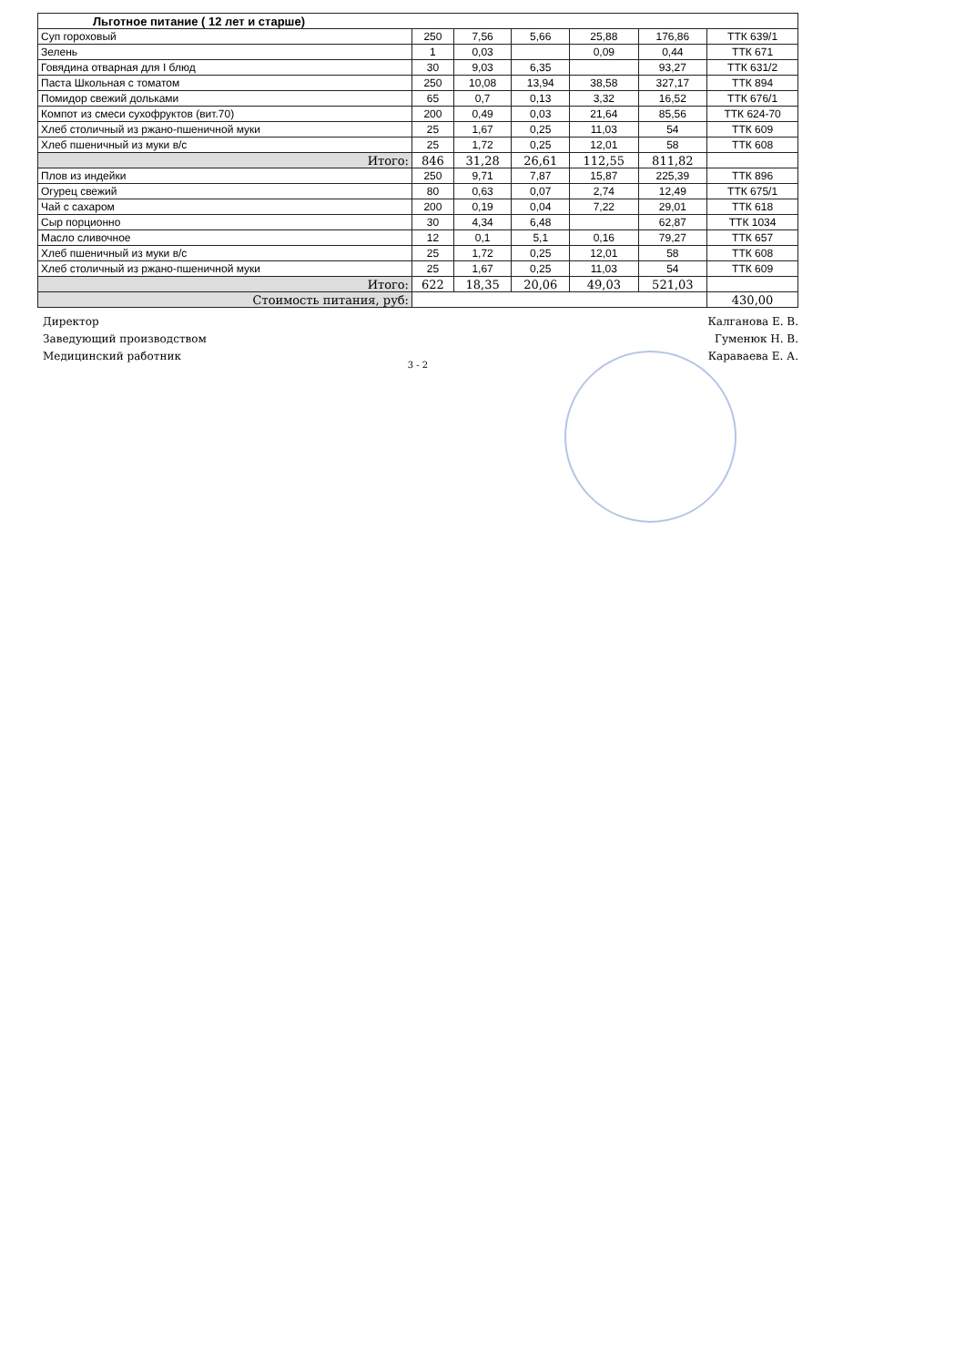| Льготное питание ( 12 лет и старше) | | | | | | |
| Суп гороховый | 250 | 7,56 | 5,66 | 25,88 | 176,86 | ТТК 639/1 |
| Зелень | 1 | 0,03 | | 0,09 | 0,44 | ТТК 671 |
| Говядина отварная для I блюд | 30 | 9,03 | 6,35 | | 93,27 | ТТК 631/2 |
| Паста Школьная с томатом | 250 | 10,08 | 13,94 | 38,58 | 327,17 | ТТК 894 |
| Помидор свежий дольками | 65 | 0,7 | 0,13 | 3,32 | 16,52 | ТТК 676/1 |
| Компот из смеси сухофруктов (вит.70) | 200 | 0,49 | 0,03 | 21,64 | 85,56 | ТТК 624-70 |
| Хлеб столичный из ржано-пшеничной муки | 25 | 1,67 | 0,25 | 11,03 | 54 | ТТК 609 |
| Хлеб пшеничный из муки в/с | 25 | 1,72 | 0,25 | 12,01 | 58 | ТТК 608 |
| Итого: | 846 | 31,28 | 26,61 | 112,55 | 811,82 | |
| Плов из индейки | 250 | 9,71 | 7,87 | 15,87 | 225,39 | ТТК 896 |
| Огурец свежий | 80 | 0,63 | 0,07 | 2,74 | 12,49 | ТТК 675/1 |
| Чай с сахаром | 200 | 0,19 | 0,04 | 7,22 | 29,01 | ТТК 618 |
| Сыр порционно | 30 | 4,34 | 6,48 | | 62,87 | ТТК 1034 |
| Масло сливочное | 12 | 0,1 | 5,1 | 0,16 | 79,27 | ТТК 657 |
| Хлеб пшеничный из муки в/с | 25 | 1,72 | 0,25 | 12,01 | 58 | ТТК 608 |
| Хлеб столичный из ржано-пшеничной муки | 25 | 1,67 | 0,25 | 11,03 | 54 | ТТК 609 |
| Итого: | 622 | 18,35 | 20,06 | 49,03 | 521,03 | |
| Стоимость питания, руб: | | | | | | 430,00 |
Директор
Заведующий производством
Медицинский работник
Калганова Е. В.
Гуменюк Н. В.
Караваева Е. А.
3 - 2